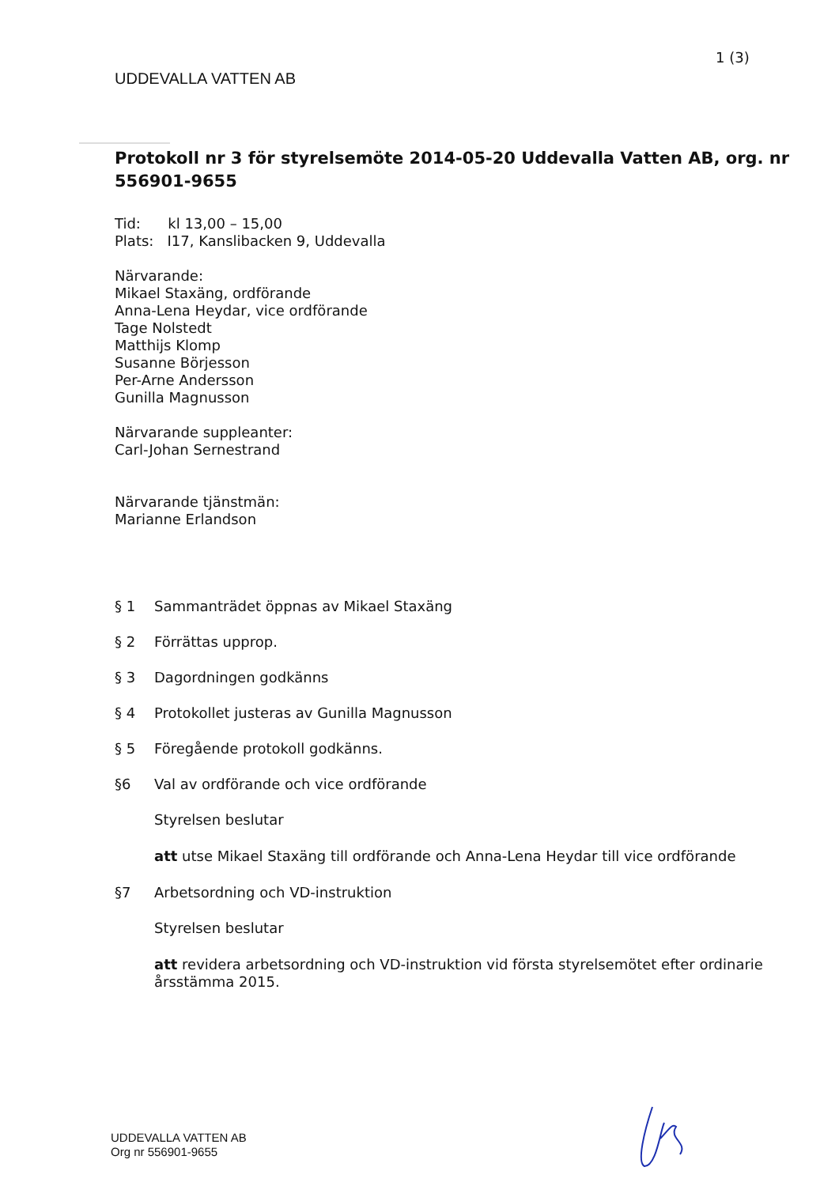1 (3)
UDDEVALLA VATTEN AB
Protokoll nr 3 för styrelsemöte 2014-05-20 Uddevalla Vatten AB, org. nr 556901-9655
Tid: kl 13,00 – 15,00
Plats: I17, Kanslibacken 9, Uddevalla
Närvarande:
Mikael Staxäng, ordförande
Anna-Lena Heydar, vice ordförande
Tage Nolstedt
Matthijs Klomp
Susanne Börjesson
Per-Arne Andersson
Gunilla Magnusson
Närvarande suppleanter:
Carl-Johan Sernestrand
Närvarande tjänstmän:
Marianne Erlandson
§ 1 Sammanträdet öppnas av Mikael Staxäng
§ 2 Förrättas upprop.
§ 3 Dagordningen godkänns
§ 4 Protokollet justeras av Gunilla Magnusson
§ 5 Föregående protokoll godkänns.
§6 Val av ordförande och vice ordförande
Styrelsen beslutar
att utse Mikael Staxäng till ordförande och Anna-Lena Heydar till vice ordförande
§7 Arbetsordning och VD-instruktion
Styrelsen beslutar
att revidera arbetsordning och VD-instruktion vid första styrelsemötet efter ordinarie årsstämma 2015.
UDDEVALLA VATTEN AB
Org nr 556901-9655